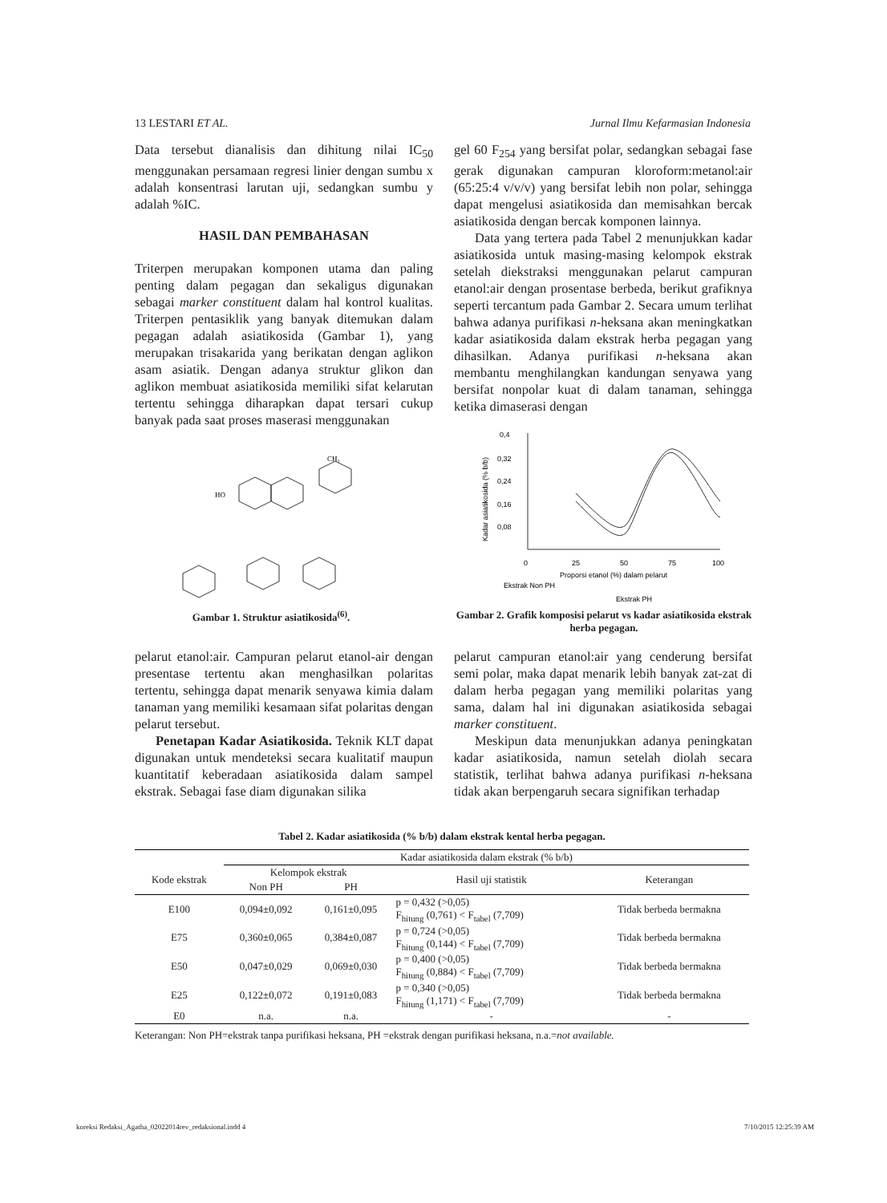13 LESTARI ET AL. Jurnal Ilmu Kefarmasian Indonesia
Data tersebut dianalisis dan dihitung nilai IC<sub>50</sub> menggunakan persamaan regresi linier dengan sumbu x adalah konsentrasi larutan uji, sedangkan sumbu y adalah %IC.
HASIL DAN PEMBAHASAN
Triterpen merupakan komponen utama dan paling penting dalam pegagan dan sekaligus digunakan sebagai marker constituent dalam hal kontrol kualitas. Triterpen pentasiklik yang banyak ditemukan dalam pegagan adalah asiatikosida (Gambar 1), yang merupakan trisakarida yang berikatan dengan aglikon asam asiatik. Dengan adanya struktur glikon dan aglikon membuat asiatikosida memiliki sifat kelarutan tertentu sehingga diharapkan dapat tersari cukup banyak pada saat proses maserasi menggunakan
gel 60 F<sub>254</sub> yang bersifat polar, sedangkan sebagai fase gerak digunakan campuran kloroform:metanol:air (65:25:4 v/v/v) yang bersifat lebih non polar, sehingga dapat mengelusi asiatikosida dan memisahkan bercak asiatikosida dengan bercak komponen lainnya.
Data yang tertera pada Tabel 2 menunjukkan kadar asiatikosida untuk masing-masing kelompok ekstrak setelah diekstraksi menggunakan pelarut campuran etanol:air dengan prosentase berbeda, berikut grafiknya seperti tercantum pada Gambar 2. Secara umum terlihat bahwa adanya purifikasi n-heksana akan meningkatkan kadar asiatikosida dalam ekstrak herba pegagan yang dihasilkan. Adanya purifikasi n-heksana akan membantu menghilangkan kandungan senyawa yang bersifat nonpolar kuat di dalam tanaman, sehingga ketika dimaserasi dengan
HO
CH₃
Gambar 1. Struktur asiatikosida<sup>(6)</sup>.
0,4
0,32
0,24
0,16
0,08
0
25
50
75
100
Proporsi etanol (%) dalam pelarut
Ekstrak Non PH
Ekstrak PH
Kadar asiatikosida (% b/b)
Gambar 2. Grafik komposisi pelarut vs kadar asiatikosida ekstrak herba pegagan.
pelarut etanol:air. Campuran pelarut etanol-air dengan presentase tertentu akan menghasilkan polaritas tertentu, sehingga dapat menarik senyawa kimia dalam tanaman yang memiliki kesamaan sifat polaritas dengan pelarut tersebut.
Penetapan Kadar Asiatikosida. Teknik KLT dapat digunakan untuk mendeteksi secara kualitatif maupun kuantitatif keberadaan asiatikosida dalam sampel ekstrak. Sebagai fase diam digunakan silika
pelarut campuran etanol:air yang cenderung bersifat semi polar, maka dapat menarik lebih banyak zat-zat di dalam herba pegagan yang memiliki polaritas yang sama, dalam hal ini digunakan asiatikosida sebagai marker constituent.
Meskipun data menunjukkan adanya peningkatan kadar asiatikosida, namun setelah diolah secara statistik, terlihat bahwa adanya purifikasi n-heksana tidak akan berpengaruh secara signifikan terhadap
Tabel 2. Kadar asiatikosida (% b/b) dalam ekstrak kental herba pegagan.
| | Kadar asiatikosida dalam ekstrak (% b/b) | | | |
| --- | --- | --- | --- | --- |
| Kode ekstrak | Kelompok ekstrak | | Hasil uji statistik | Keterangan |
| | Non PH | PH | | |
| E100 | 0,094±0,092 | 0,161±0,095 | p = 0,432 (>0,05) F<sub>hitung</sub> (0,761) < F<sub>tabel</sub> (7,709) | Tidak berbeda bermakna |
| E75 | 0,360±0,065 | 0,384±0,087 | p = 0,724 (>0,05) F<sub>hitung</sub> (0,144) < F<sub>tabel</sub> (7,709) | Tidak berbeda bermakna |
| E50 | 0,047±0,029 | 0,069±0,030 | p = 0,400 (>0,05) F<sub>hitung</sub> (0,884) < F<sub>tabel</sub> (7,709) | Tidak berbeda bermakna |
| E25 | 0,122±0,072 | 0,191±0,083 | p = 0,340 (>0,05) F<sub>hitung</sub> (1,171) < F<sub>tabel</sub> (7,709) | Tidak berbeda bermakna |
| E0 | n.a. | n.a. | - | - |
Keterangan: Non PH=ekstrak tanpa purifikasi heksana, PH =ekstrak dengan purifikasi heksana, n.a.=not available.
koreksi Redaksi_Agatha_02022014rev_redaksional.indd 4 7/10/2015 12:25:39 AM